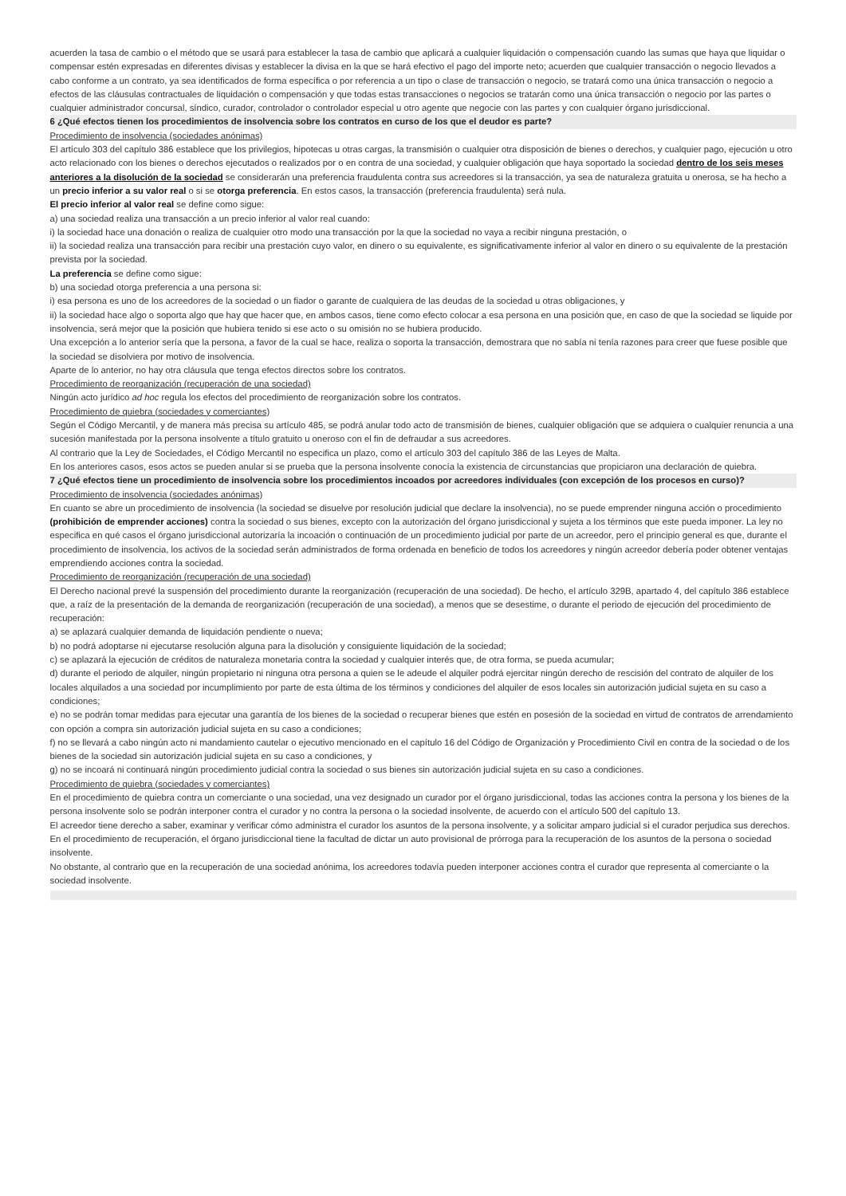acuerden la tasa de cambio o el método que se usará para establecer la tasa de cambio que aplicará a cualquier liquidación o compensación cuando las sumas que haya que liquidar o compensar estén expresadas en diferentes divisas y establecer la divisa en la que se hará efectivo el pago del importe neto; acuerden que cualquier transacción o negocio llevados a cabo conforme a un contrato, ya sea identificados de forma específica o por referencia a un tipo o clase de transacción o negocio, se tratará como una única transacción o negocio a efectos de las cláusulas contractuales de liquidación o compensación y que todas estas transacciones o negocios se tratarán como una única transacción o negocio por las partes o cualquier administrador concursal, síndico, curador, controlador o controlador especial u otro agente que negocie con las partes y con cualquier órgano jurisdiccional.
6 ¿Qué efectos tienen los procedimientos de insolvencia sobre los contratos en curso de los que el deudor es parte?
Procedimiento de insolvencia (sociedades anónimas)
El artículo 303 del capítulo 386 establece que los privilegios, hipotecas u otras cargas, la transmisión o cualquier otra disposición de bienes o derechos, y cualquier pago, ejecución u otro acto relacionado con los bienes o derechos ejecutados o realizados por o en contra de una sociedad, y cualquier obligación que haya soportado la sociedad dentro de los seis meses anteriores a la disolución de la sociedad se considerarán una preferencia fraudulenta contra sus acreedores si la transacción, ya sea de naturaleza gratuita u onerosa, se ha hecho a un precio inferior a su valor real o si se otorga preferencia. En estos casos, la transacción (preferencia fraudulenta) será nula.
El precio inferior al valor real se define como sigue:
a) una sociedad realiza una transacción a un precio inferior al valor real cuando:
i) la sociedad hace una donación o realiza de cualquier otro modo una transacción por la que la sociedad no vaya a recibir ninguna prestación, o
ii) la sociedad realiza una transacción para recibir una prestación cuyo valor, en dinero o su equivalente, es significativamente inferior al valor en dinero o su equivalente de la prestación prevista por la sociedad.
La preferencia se define como sigue:
b) una sociedad otorga preferencia a una persona si:
i) esa persona es uno de los acreedores de la sociedad o un fiador o garante de cualquiera de las deudas de la sociedad u otras obligaciones, y
ii) la sociedad hace algo o soporta algo que hay que hacer que, en ambos casos, tiene como efecto colocar a esa persona en una posición que, en caso de que la sociedad se liquide por insolvencia, será mejor que la posición que hubiera tenido si ese acto o su omisión no se hubiera producido.
Una excepción a lo anterior sería que la persona, a favor de la cual se hace, realiza o soporta la transacción, demostrara que no sabía ni tenía razones para creer que fuese posible que la sociedad se disolviera por motivo de insolvencia.
Aparte de lo anterior, no hay otra cláusula que tenga efectos directos sobre los contratos.
Procedimiento de reorganización (recuperación de una sociedad)
Ningún acto jurídico ad hoc regula los efectos del procedimiento de reorganización sobre los contratos.
Procedimiento de quiebra (sociedades y comerciantes)
Según el Código Mercantil, y de manera más precisa su artículo 485, se podrá anular todo acto de transmisión de bienes, cualquier obligación que se adquiera o cualquier renuncia a una sucesión manifestada por la persona insolvente a título gratuito u oneroso con el fin de defraudar a sus acreedores.
Al contrario que la Ley de Sociedades, el Código Mercantil no especifica un plazo, como el artículo 303 del capítulo 386 de las Leyes de Malta.
En los anteriores casos, esos actos se pueden anular si se prueba que la persona insolvente conocía la existencia de circunstancias que propiciaron una declaración de quiebra.
7 ¿Qué efectos tiene un procedimiento de insolvencia sobre los procedimientos incoados por acreedores individuales (con excepción de los procesos en curso)?
Procedimiento de insolvencia (sociedades anónimas)
En cuanto se abre un procedimiento de insolvencia (la sociedad se disuelve por resolución judicial que declare la insolvencia), no se puede emprender ninguna acción o procedimiento (prohibición de emprender acciones) contra la sociedad o sus bienes, excepto con la autorización del órgano jurisdiccional y sujeta a los términos que este pueda imponer. La ley no especifica en qué casos el órgano jurisdiccional autorizaría la incoación o continuación de un procedimiento judicial por parte de un acreedor, pero el principio general es que, durante el procedimiento de insolvencia, los activos de la sociedad serán administrados de forma ordenada en beneficio de todos los acreedores y ningún acreedor debería poder obtener ventajas emprendiendo acciones contra la sociedad.
Procedimiento de reorganización (recuperación de una sociedad)
El Derecho nacional prevé la suspensión del procedimiento durante la reorganización (recuperación de una sociedad). De hecho, el artículo 329B, apartado 4, del capítulo 386 establece que, a raíz de la presentación de la demanda de reorganización (recuperación de una sociedad), a menos que se desestime, o durante el periodo de ejecución del procedimiento de recuperación:
a) se aplazará cualquier demanda de liquidación pendiente o nueva;
b) no podrá adoptarse ni ejecutarse resolución alguna para la disolución y consiguiente liquidación de la sociedad;
c) se aplazará la ejecución de créditos de naturaleza monetaria contra la sociedad y cualquier interés que, de otra forma, se pueda acumular;
d) durante el periodo de alquiler, ningún propietario ni ninguna otra persona a quien se le adeude el alquiler podrá ejercitar ningún derecho de rescisión del contrato de alquiler de los locales alquilados a una sociedad por incumplimiento por parte de esta última de los términos y condiciones del alquiler de esos locales sin autorización judicial sujeta en su caso a condiciones;
e) no se podrán tomar medidas para ejecutar una garantía de los bienes de la sociedad o recuperar bienes que estén en posesión de la sociedad en virtud de contratos de arrendamiento con opción a compra sin autorización judicial sujeta en su caso a condiciones;
f) no se llevará a cabo ningún acto ni mandamiento cautelar o ejecutivo mencionado en el capítulo 16 del Código de Organización y Procedimiento Civil en contra de la sociedad o de los bienes de la sociedad sin autorización judicial sujeta en su caso a condiciones, y
g) no se incoará ni continuará ningún procedimiento judicial contra la sociedad o sus bienes sin autorización judicial sujeta en su caso a condiciones.
Procedimiento de quiebra (sociedades y comerciantes)
En el procedimiento de quiebra contra un comerciante o una sociedad, una vez designado un curador por el órgano jurisdiccional, todas las acciones contra la persona y los bienes de la persona insolvente solo se podrán interponer contra el curador y no contra la persona o la sociedad insolvente, de acuerdo con el artículo 500 del capítulo 13.
El acreedor tiene derecho a saber, examinar y verificar cómo administra el curador los asuntos de la persona insolvente, y a solicitar amparo judicial si el curador perjudica sus derechos.
En el procedimiento de recuperación, el órgano jurisdiccional tiene la facultad de dictar un auto provisional de prórroga para la recuperación de los asuntos de la persona o sociedad insolvente.
No obstante, al contrario que en la recuperación de una sociedad anónima, los acreedores todavía pueden interponer acciones contra el curador que representa al comerciante o la sociedad insolvente.